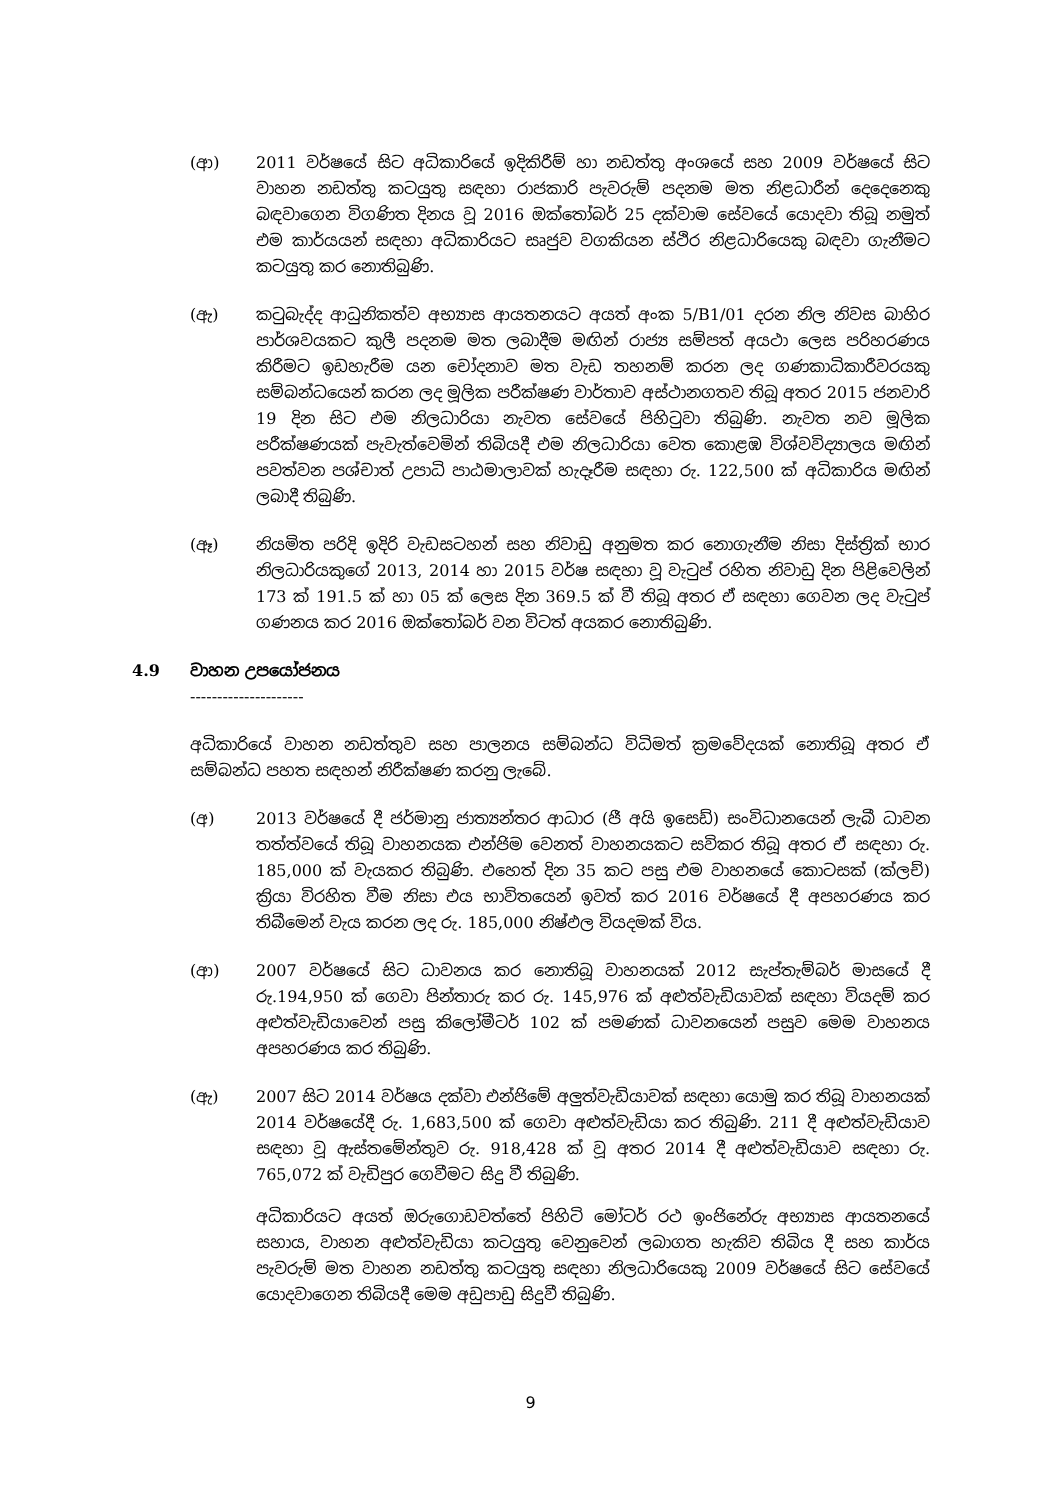(ආ) 2011 වර්ෂයේ සිට අධිකාරියේ ඉදිකිරීම් හා නඩත්තු අංශයේ සහ 2009 වර්ෂයේ සිට වාහන නඩත්තු කටයුතු සඳහා රාජකාරි පැවරුම් පදනම මත නිළධාරීන් දෙදෙනෙකු බඳවාගෙන විගණිත දිනය වූ 2016 ඔක්තෝබර් 25 දක්වාම සේවයේ යොදවා තිබූ නමුත් එම කාර්යයන් සඳහා අධිකාරියට සෘජුව වගකියන ස්ථිර නිළධාරියෙකු බඳවා ගැනීමට කටයුතු කර නොතිබුණි.
(ඇ) කටුබැද්ද ආධුනිකත්ව අභ්‍යාස ආයතනයට අයත් අංක 5/B1/01 දරන නිල නිවස බාහිර පාර්ශවයකට කුලී පදනම මත ලබාදීම මඟින් රාජ්‍ය සම්පත් අයථා ලෙස පරිහරණය කිරීමට ඉඩහැරීම යන චෝදනාව මත වැඩ තහනම් කරන ලද ගණකාධිකාරීවරයකු සම්බන්ධයෙන් කරන ලද මූලික පරීක්ෂණ වාර්තාව අස්ථානගතව තිබූ අතර 2015 ජනවාරි 19 දින සිට එම නිලධාරියා නැවත සේවයේ පිහිටුවා තිබුණි. නැවත නව මූලික පරීක්ෂණයක් පැවැත්වෙමින් තිබියදී එම නිලධාරියා වෙත කොළඹ විශ්වවිද්‍යාලය මඟින් පවත්වන පශ්චාත් උපාධි පාඨමාලාවක් හැදෑරීම සඳහා රු. 122,500 ක් අධිකාරිය මඟින් ලබාදී තිබුණි.
(ඈ) නියමිත පරිදි ඉදිරි වැඩසටහන් සහ නිවාඩු අනුමත කර නොගැනීම නිසා දිස්ත්‍රික් භාර නිලධාරියකුගේ 2013, 2014 හා 2015 වර්ෂ සඳහා වූ වැටුප් රහිත නිවාඩු දින පිළිවෙලින් 173 ක් 191.5 ක් හා 05 ක් ලෙස දින 369.5 ක් වී තිබූ අතර ඒ සඳහා ගෙවන ලද වැටුප් ගණනය කර 2016 ඔක්තෝබර් වන විටත් අයකර නොතිබුණි.
4.9 වාහන උපයෝජනය
---------------------
අධිකාරියේ වාහන නඩත්තුව සහ පාලනය සම්බන්ධ විධිමත් ක්‍රමවේදයක් නොතිබූ අතර ඒ සම්බන්ධ පහත සඳහන් නිරීක්ෂණ කරනු ලැබේ.
(අ) 2013 වර්ෂයේ දී ජර්මානු ජාත්‍යන්තර ආධාර (ජී අයි ඉසෙඩ්) සංවිධානයෙන් ලැබී ධාවන තත්ත්වයේ තිබූ වාහනයක එන්ජිම වෙනත් වාහනයකට සවිකර තිබූ අතර ඒ සඳහා රු. 185,000 ක් වැයකර තිබුණි. එහෙත් දින 35 කට පසු එම වාහනයේ කොටසක් (ක්ලච්) ක්‍රියා විරහිත වීම නිසා එය භාවිතයෙන් ඉවත් කර 2016 වර්ෂයේ දී අපහරණය කර තිබීමෙන් වැය කරන ලද රු. 185,000 නිෂ්ඵල වියදමක් විය.
(ආ) 2007 වර්ෂයේ සිට ධාවනය කර නොතිබූ වාහනයක් 2012 සැප්තැම්බර් මාසයේ දී රු.194,950 ක් ගෙවා පින්තාරු කර රු. 145,976 ක් අළුත්වැඩියාවක් සඳහා වියදම් කර අළුත්වැඩියාවෙන් පසු කිලෝමීටර් 102 ක් පමණක් ධාවනයෙන් පසුව මෙම වාහනය අපහරණය කර තිබුණි.
(ඇ) 2007 සිට 2014 වර්ෂය දක්වා එන්ජිමේ අලුත්වැඩියාවක් සඳහා යොමු කර තිබූ වාහනයක් 2014 වර්ෂයේදී රු. 1,683,500 ක් ගෙවා අළුත්වැඩියා කර තිබුණි. 211 දී අළුත්වැඩියාව සඳහා වූ ඇස්තමේන්තුව රු. 918,428 ක් වූ අතර 2014 දී අළුත්වැඩියාව සඳහා රු. 765,072 ක් වැඩිපුර ගෙවීමට සිදු වී තිබුණි.
අධිකාරියට අයත් ඔරුගොඩවත්තේ පිහිටි මෝටර් රථ ඉංජිනේරු අභ්‍යාස ආයතනයේ සහාය, වාහන අළුත්වැඩියා කටයුතු වෙනුවෙන් ලබාගත හැකිව තිබිය දී සහ කාර්ය පැවරුම් මත වාහන නඩත්තු කටයුතු සඳහා නිලධාරියෙකු 2009 වර්ෂයේ සිට සේවයේ යොදවාගෙන තිබියදී මෙම අඩුපාඩු සිදුවී තිබුණි.
9